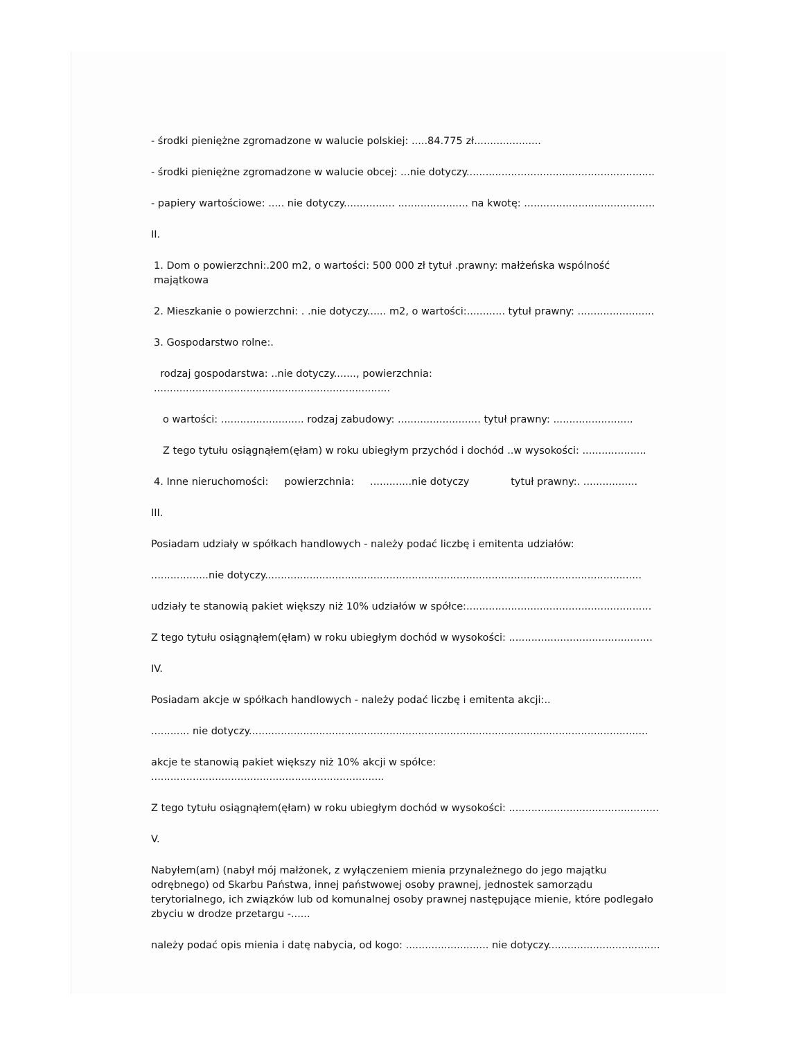- środki pieniężne zgromadzone w walucie polskiej: .....84.775 zł.....................
- środki pieniężne zgromadzone w walucie obcej: ...nie dotyczy...........................................................
- papiery wartościowe: ..... nie dotyczy................ ...................... na kwotę: .........................................
II.
1. Dom o powierzchni:.200 m2, o wartości: 500 000 zł tytuł .prawny: małżeńska wspólność majątkowa
2. Mieszkanie o powierzchni: . .nie dotyczy...... m2, o wartości:............ tytuł prawny: ........................
3. Gospodarstwo rolne:.
rodzaj gospodarstwa: ..nie dotyczy......., powierzchnia: ..........................................................................
o wartości: .......................... rodzaj zabudowy: .......................... tytuł prawny: .........................
Z tego tytułu osiągnąłem(ęłam) w roku ubiegłym przychód i dochód ..w wysokości: ....................
4. Inne nieruchomości: powierzchnia: .............nie dotyczy tytuł prawny:. .................
III.
Posiadam udziały w spółkach handlowych - należy podać liczbę i emitenta udziałów:
..................nie dotyczy......................................................................................................................
udziały te stanowią pakiet większy niż 10% udziałów w spółce:..........................................................
Z tego tytułu osiągnąłem(ęłam) w roku ubiegłym dochód w wysokości: .............................................
IV.
Posiadam akcje w spółkach handlowych - należy podać liczbę i emitenta akcji:..
............ nie dotyczy.............................................................................................................................
akcje te stanowią pakiet większy niż 10% akcji w spółce: .........................................................................
Z tego tytułu osiągnąłem(ęłam) w roku ubiegłym dochód w wysokości: ...............................................
V.
Nabyłem(am) (nabył mój małżonek, z wyłączeniem mienia przynależnego do jego majątku odrębnego) od Skarbu Państwa, innej państwowej osoby prawnej, jednostek samorządu terytorialnego, ich związków lub od komunalnej osoby prawnej następujące mienie, które podlegało zbyciu w drodze przetargu -......
należy podać opis mienia i datę nabycia, od kogo: .......................... nie dotyczy...................................